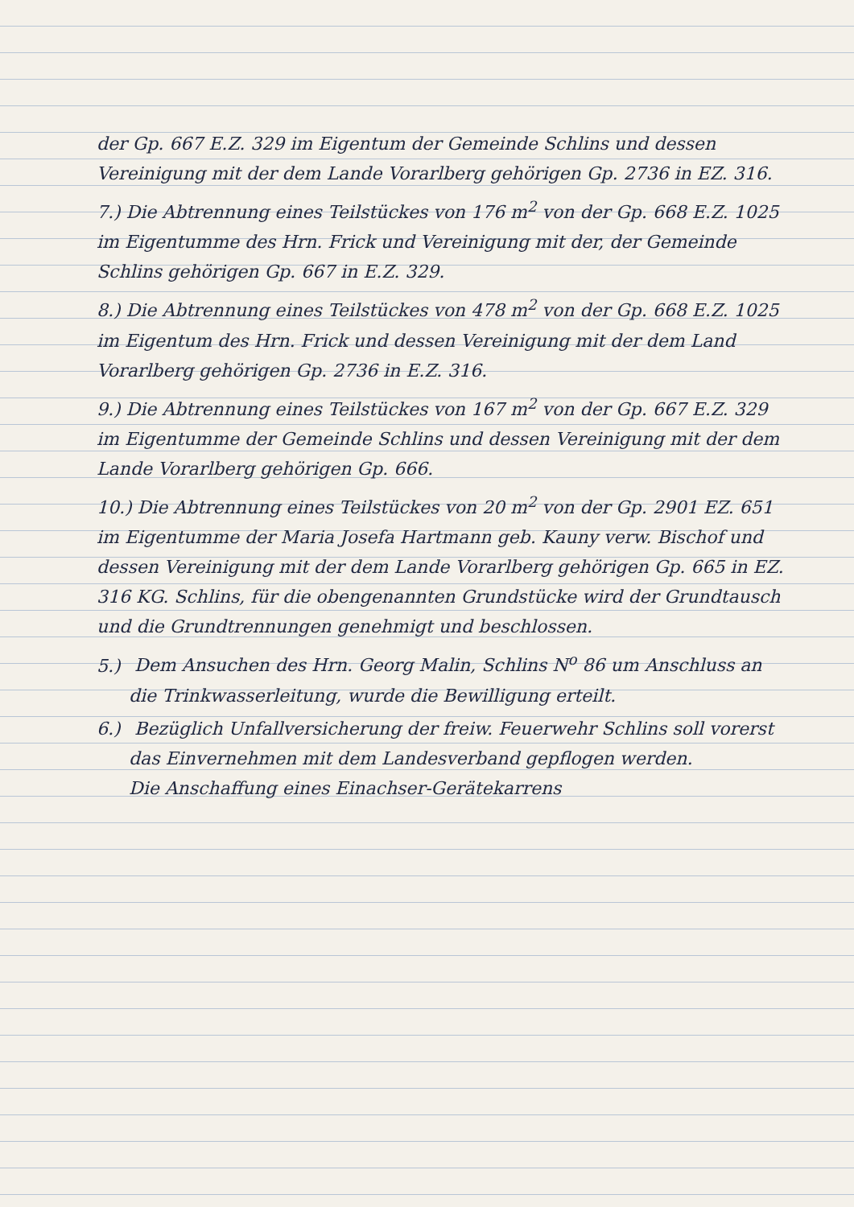der Gp. 667 E.Z. 329 im Eigentum der Gemeinde Schlins und dessen Vereinigung mit der dem Lande Vorarlberg gehörigen Gp. 2736 in EZ. 316.
7.) Die Abtrennung eines Teilstückes von 176 m<sup>2</sup> von der Gp. 668 E.Z. 1025 im Eigentumme des Hrn. Frick und Vereinigung mit der, der Gemeinde Schlins gehörigen Gp. 667 in E.Z. 329.
8.) Die Abtrennung eines Teilstückes von 478 m<sup>2</sup> von der Gp. 668 E.Z. 1025 im Eigentum des Hrn. Frick und dessen Vereinigung mit der dem Land Vorarlberg gehörigen Gp. 2736 in E.Z. 316.
9.) Die Abtrennung eines Teilstückes von 167 m<sup>2</sup> von der Gp. 667 E.Z. 329 im Eigentumme der Gemeinde Schlins und dessen Vereinigung mit der dem Lande Vorarlberg gehörigen Gp. 666.
10.) Die Abtrennung eines Teilstückes von 20 m<sup>2</sup> von der Gp. 2901 EZ. 651 im Eigentumme der Maria Josefa Hartmann geb. Kauny verw. Bischof und dessen Vereinigung mit der dem Lande Vorarlberg gehörigen Gp. 665 in EZ. 316 KG. Schlins, für die obengenannten Grundstücke wird der Grundtausch und die Grundtrennungen genehmigt und beschlossen.
5.) Dem Ansuchen des Hrn. Georg Malin, Schlins N<sup>o</sup> 86 um Anschluss an die Trinkwasserleitung, wurde die Bewilligung erteilt.
6.) Bezüglich Unfallversicherung der freiw. Feuerwehr Schlins soll vorerst das Einvernehmen mit dem Landesverband gepflogen werden.
Die Anschaffung eines Einachser-Gerätekarrens